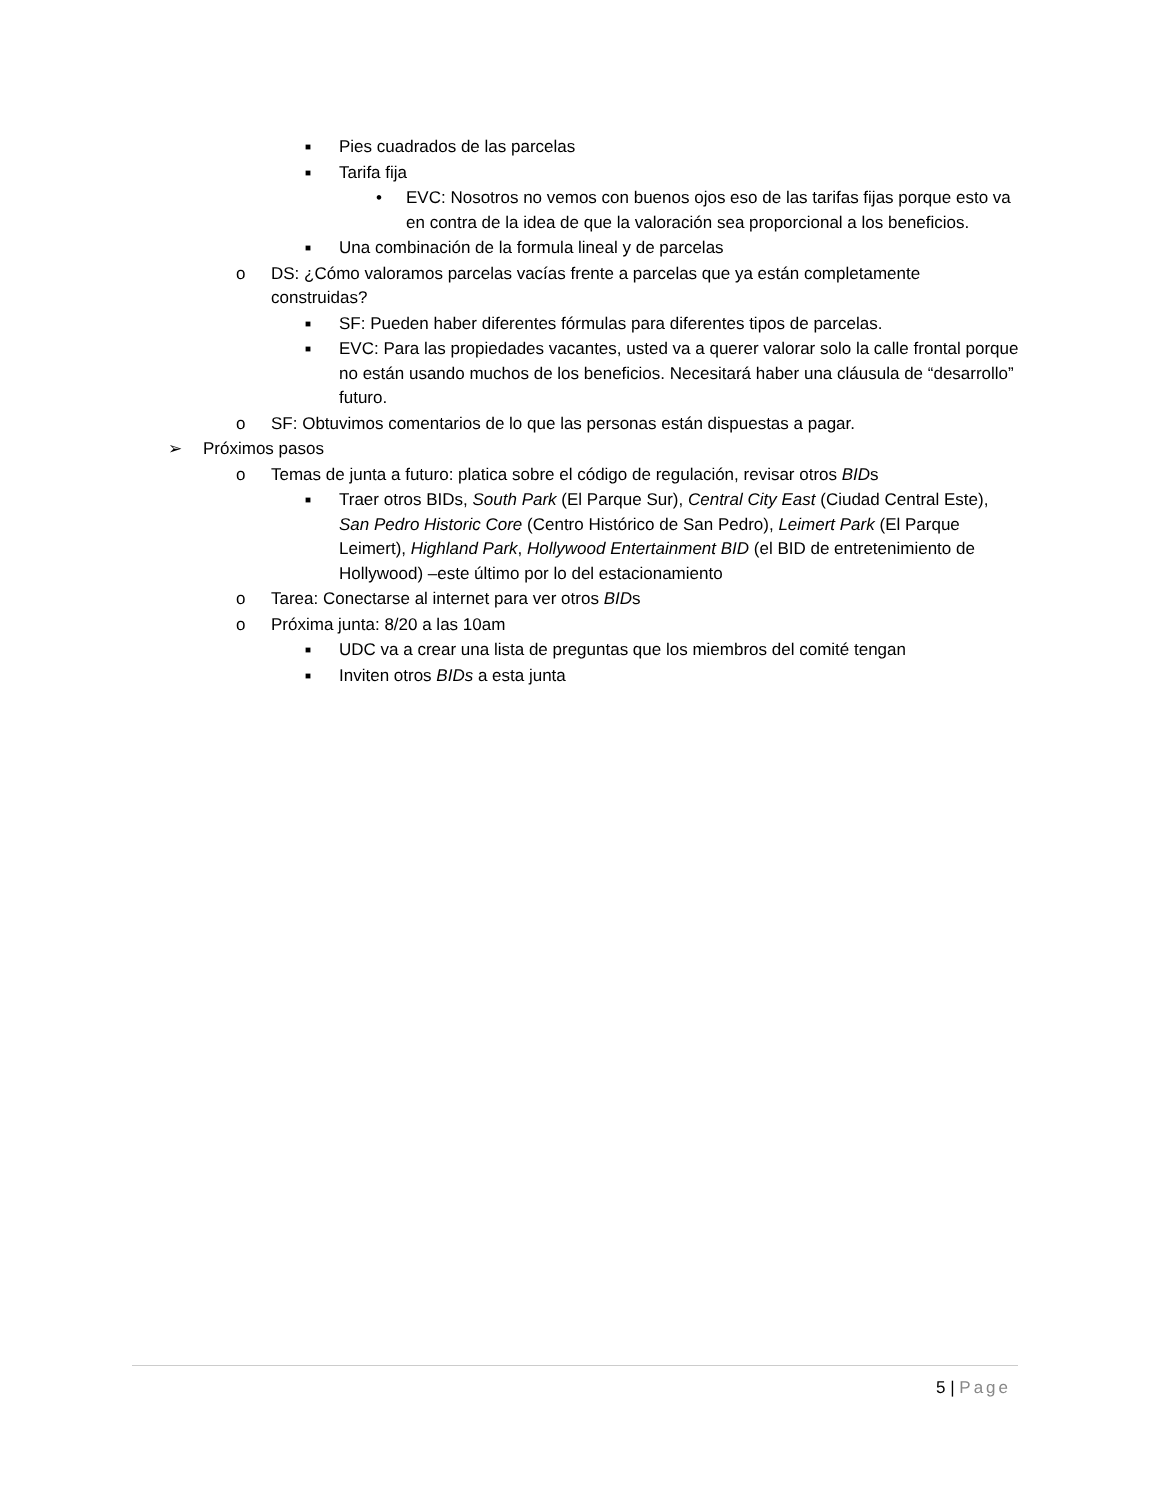■ Pies cuadrados de las parcelas
■ Tarifa fija
• EVC: Nosotros no vemos con buenos ojos eso de las tarifas fijas porque esto va en contra de la idea de que la valoración sea proporcional a los beneficios.
■ Una combinación de la formula lineal y de parcelas
o DS: ¿Cómo valoramos parcelas vacías frente a parcelas que ya están completamente construidas?
■ SF: Pueden haber diferentes fórmulas para diferentes tipos de parcelas.
■ EVC: Para las propiedades vacantes, usted va a querer valorar solo la calle frontal porque no están usando muchos de los beneficios. Necesitará haber una cláusula de “desarrollo” futuro.
o SF: Obtuvimos comentarios de lo que las personas están dispuestas a pagar.
➢ Próximos pasos
o Temas de junta a futuro: platica sobre el código de regulación, revisar otros BIDs
■ Traer otros BIDs, South Park (El Parque Sur), Central City East (Ciudad Central Este), San Pedro Historic Core (Centro Histórico de San Pedro), Leimert Park (El Parque Leimert), Highland Park, Hollywood Entertainment BID (el BID de entretenimiento de Hollywood) –este último por lo del estacionamiento
o Tarea: Conectarse al internet para ver otros BIDs
o Próxima junta: 8/20 a las 10am
■ UDC va a crear una lista de preguntas que los miembros del comité tengan
■ Inviten otros BIDs a esta junta
5 | Page